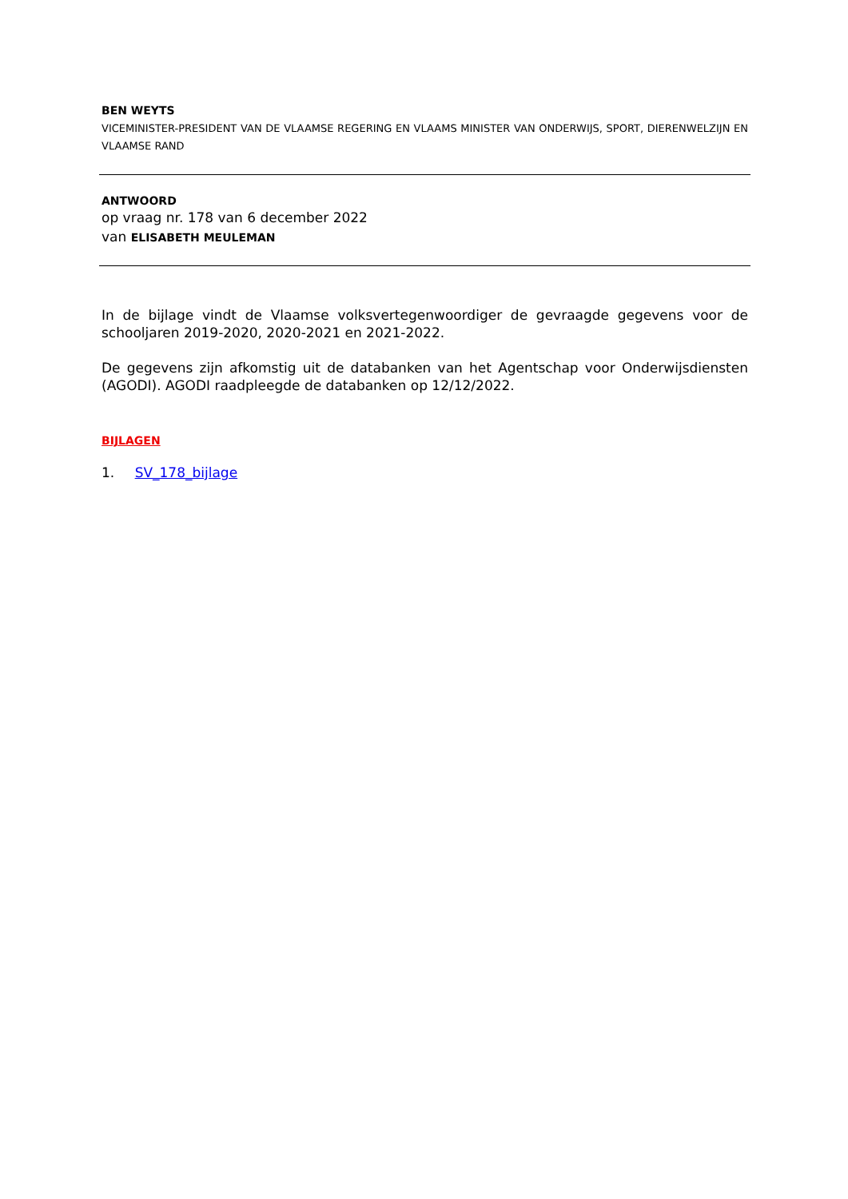BEN WEYTS
VICEMINISTER-PRESIDENT VAN DE VLAAMSE REGERING EN VLAAMS MINISTER VAN ONDERWIJS, SPORT, DIERENWELZIJN EN VLAAMSE RAND
ANTWOORD
op vraag nr. 178 van 6 december 2022
van ELISABETH MEULEMAN
In de bijlage vindt de Vlaamse volksvertegenwoordiger de gevraagde gegevens voor de schooljaren 2019-2020, 2020-2021 en 2021-2022.
De gegevens zijn afkomstig uit de databanken van het Agentschap voor Onderwijsdiensten (AGODI). AGODI raadpleegde de databanken op 12/12/2022.
BIJLAGEN
1. SV_178_bijlage